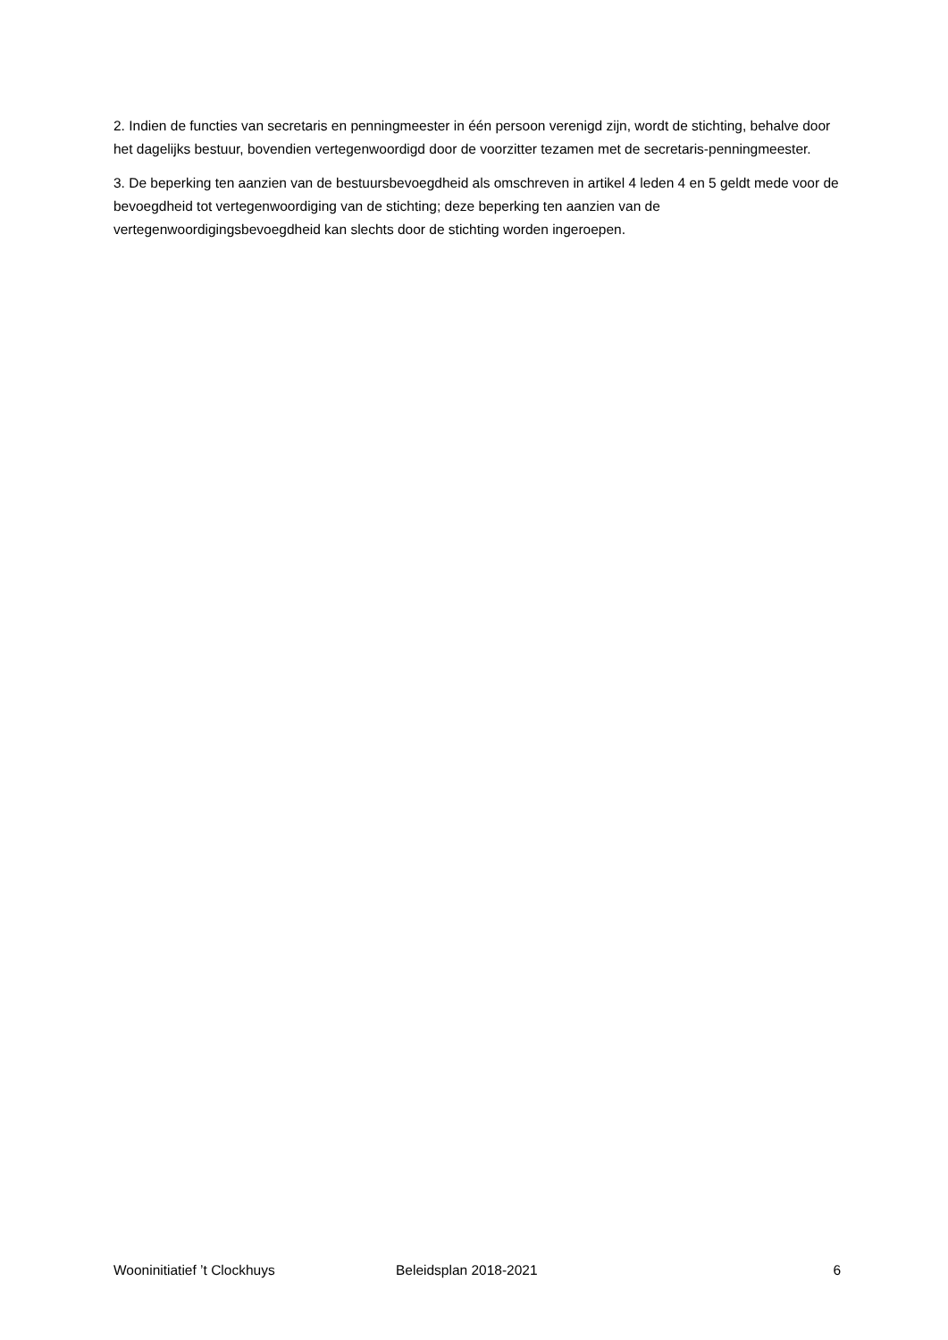2. Indien de functies van secretaris en penningmeester in één persoon verenigd zijn, wordt de stichting, behalve door het dagelijks bestuur, bovendien vertegenwoordigd door de voorzitter tezamen met de secretaris-penningmeester.
3. De beperking ten aanzien van de bestuursbevoegdheid als omschreven in artikel 4 leden 4 en 5 geldt mede voor de bevoegdheid tot vertegenwoordiging van de stichting; deze beperking ten aanzien van de vertegenwoordigingsbevoegdheid kan slechts door de stichting worden ingeroepen.
Wooninitiatief ’t Clockhuys Beleidsplan 2018-2021 6